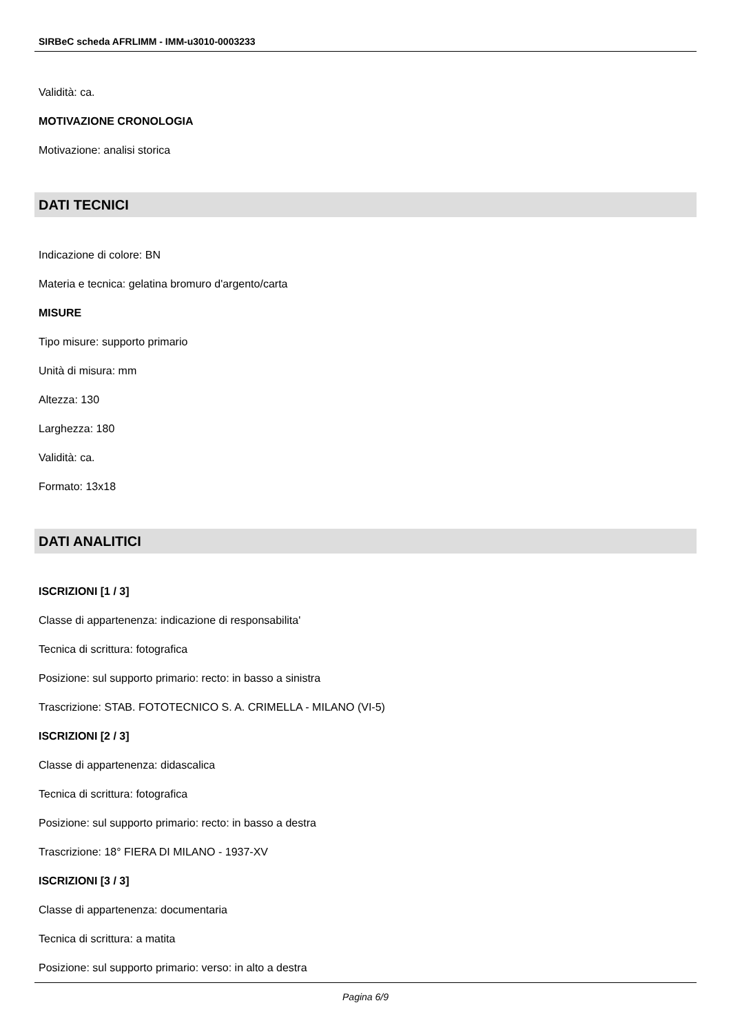SIRBeC scheda AFRLIMM - IMM-u3010-0003233
Validità: ca.
MOTIVAZIONE CRONOLOGIA
Motivazione: analisi storica
DATI TECNICI
Indicazione di colore: BN
Materia e tecnica: gelatina bromuro d'argento/carta
MISURE
Tipo misure: supporto primario
Unità di misura: mm
Altezza: 130
Larghezza: 180
Validità: ca.
Formato: 13x18
DATI ANALITICI
ISCRIZIONI [1 / 3]
Classe di appartenenza: indicazione di responsabilita'
Tecnica di scrittura: fotografica
Posizione: sul supporto primario: recto: in basso a sinistra
Trascrizione: STAB. FOTOTECNICO S. A. CRIMELLA - MILANO (VI-5)
ISCRIZIONI [2 / 3]
Classe di appartenenza: didascalica
Tecnica di scrittura: fotografica
Posizione: sul supporto primario: recto: in basso a destra
Trascrizione: 18° FIERA DI MILANO - 1937-XV
ISCRIZIONI [3 / 3]
Classe di appartenenza: documentaria
Tecnica di scrittura: a matita
Posizione: sul supporto primario: verso: in alto a destra
Pagina 6/9